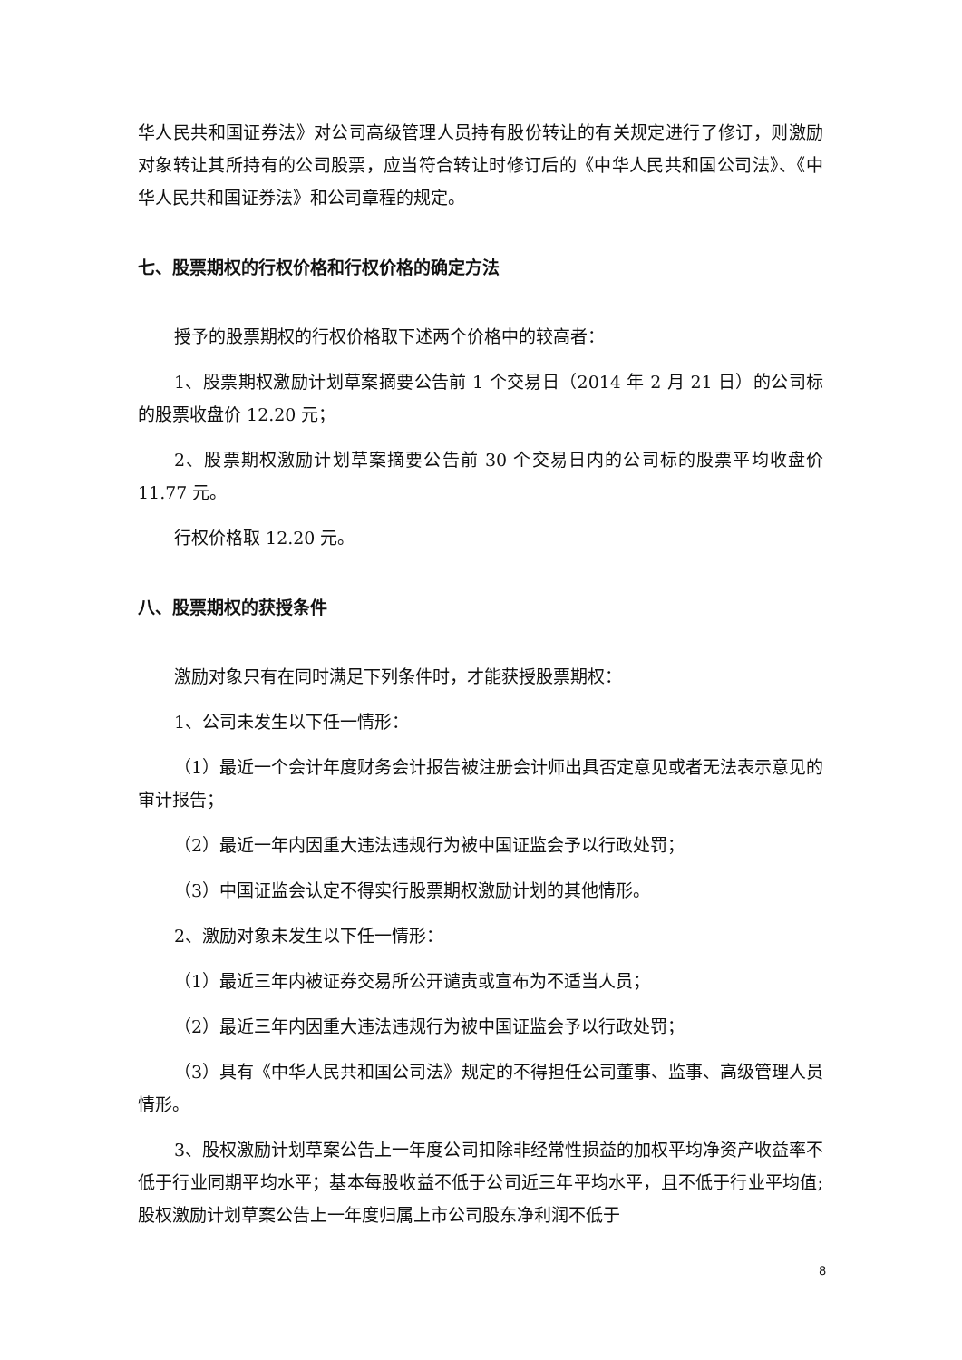华人民共和国证券法》对公司高级管理人员持有股份转让的有关规定进行了修订，则激励对象转让其所持有的公司股票，应当符合转让时修订后的《中华人民共和国公司法》、《中华人民共和国证券法》和公司章程的规定。
七、股票期权的行权价格和行权价格的确定方法
授予的股票期权的行权价格取下述两个价格中的较高者：
1、股票期权激励计划草案摘要公告前 1 个交易日（2014 年 2 月 21 日）的公司标的股票收盘价 12.20 元；
2、股票期权激励计划草案摘要公告前 30 个交易日内的公司标的股票平均收盘价 11.77 元。
行权价格取 12.20 元。
八、股票期权的获授条件
激励对象只有在同时满足下列条件时，才能获授股票期权：
1、公司未发生以下任一情形：
（1）最近一个会计年度财务会计报告被注册会计师出具否定意见或者无法表示意见的审计报告；
（2）最近一年内因重大违法违规行为被中国证监会予以行政处罚；
（3）中国证监会认定不得实行股票期权激励计划的其他情形。
2、激励对象未发生以下任一情形：
（1）最近三年内被证券交易所公开谴责或宣布为不适当人员；
（2）最近三年内因重大违法违规行为被中国证监会予以行政处罚；
（3）具有《中华人民共和国公司法》规定的不得担任公司董事、监事、高级管理人员情形。
3、股权激励计划草案公告上一年度公司扣除非经常性损益的加权平均净资产收益率不低于行业同期平均水平；基本每股收益不低于公司近三年平均水平，且不低于行业平均值;股权激励计划草案公告上一年度归属上市公司股东净利润不低于
8